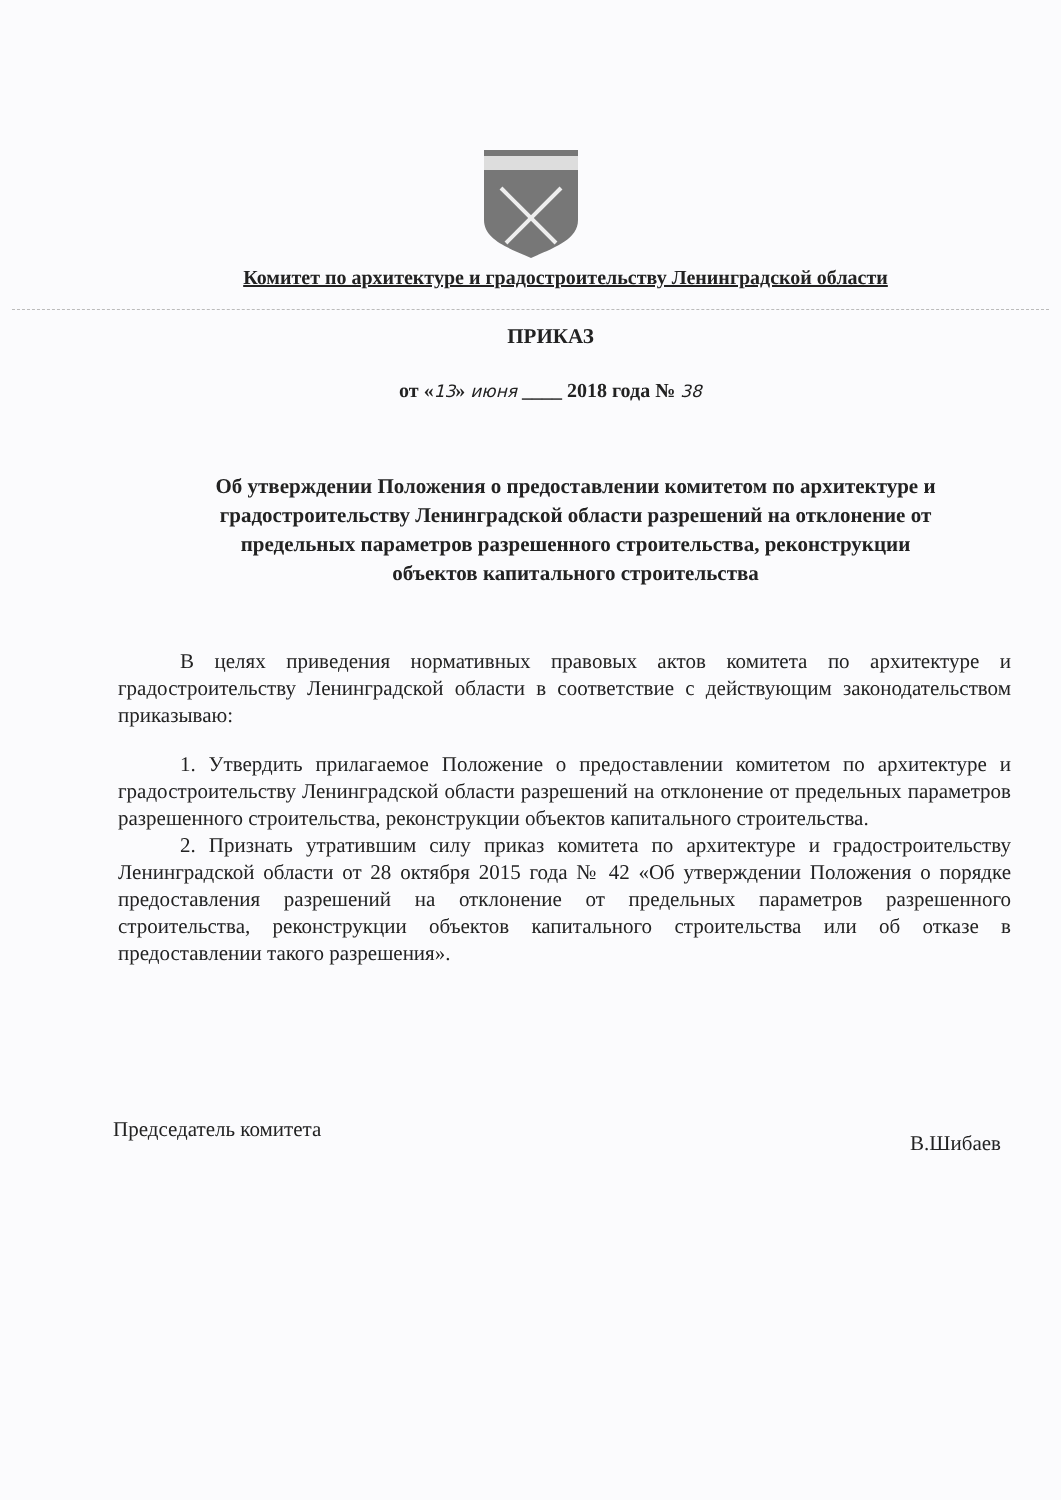Комитет по архитектуре и градостроительству Ленинградской области
ПРИКАЗ
от «13» июня ____ 2018 года № 38
Об утверждении Положения о предоставлении комитетом по архитектуре и градостроительству Ленинградской области разрешений на отклонение от предельных параметров разрешенного строительства, реконструкции объектов капитального строительства
В целях приведения нормативных правовых актов комитета по архитектуре и градостроительству Ленинградской области в соответствие с действующим законодательством приказываю:
1. Утвердить прилагаемое Положение о предоставлении комитетом по архитектуре и градостроительству Ленинградской области разрешений на отклонение от предельных параметров разрешенного строительства, реконструкции объектов капитального строительства.
2. Признать утратившим силу приказ комитета по архитектуре и градостроительству Ленинградской области от 28 октября 2015 года № 42 «Об утверждении Положения о порядке предоставления разрешений на отклонение от предельных параметров разрешенного строительства, реконструкции объектов капитального строительства или об отказе в предоставлении такого разрешения».
Председатель комитета В.Шибаев